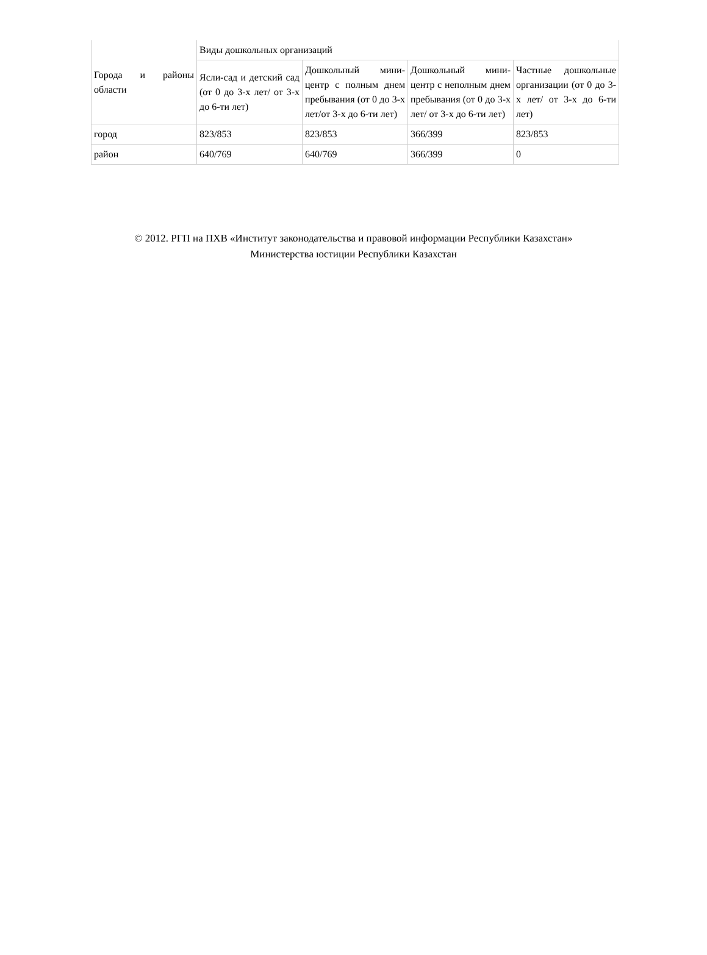| Города и районы области | Виды дошкольных организаций | | | |
| | Ясли-сад и детский сад (от 0 до 3-х лет/ от 3-х до 6-ти лет) | Дошкольный мини-центр с полным днем пребывания (от 0 до 3-х лет/от 3-х до 6-ти лет) | Дошкольный мини-центр с неполным днем пребывания (от 0 до 3-х лет/ от 3-х до 6-ти лет) | Частные дошкольные организации (от 0 до 3-х лет/ от 3-х до 6-ти лет) |
| город | 823/853 | 823/853 | 366/399 | 823/853 |
| район | 640/769 | 640/769 | 366/399 | 0 |
© 2012. РГП на ПХВ «Институт законодательства и правовой информации Республики Казахстан»
Министерства юстиции Республики Казахстан